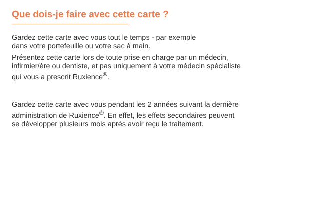Que dois-je faire avec cette carte ?
Gardez cette carte avec vous tout le temps - par exemple
dans votre portefeuille ou votre sac à main.
Présentez cette carte lors de toute prise en charge par un médecin,
infirmier/ère ou dentiste, et pas uniquement à votre médecin spécialiste
qui vous a prescrit Ruxience<sup>®</sup>.
Gardez cette carte avec vous pendant les 2 années suivant la dernière
administration de Ruxience<sup>®</sup>. En effet, les effets secondaires peuvent
se développer plusieurs mois après avoir reçu le traitement.